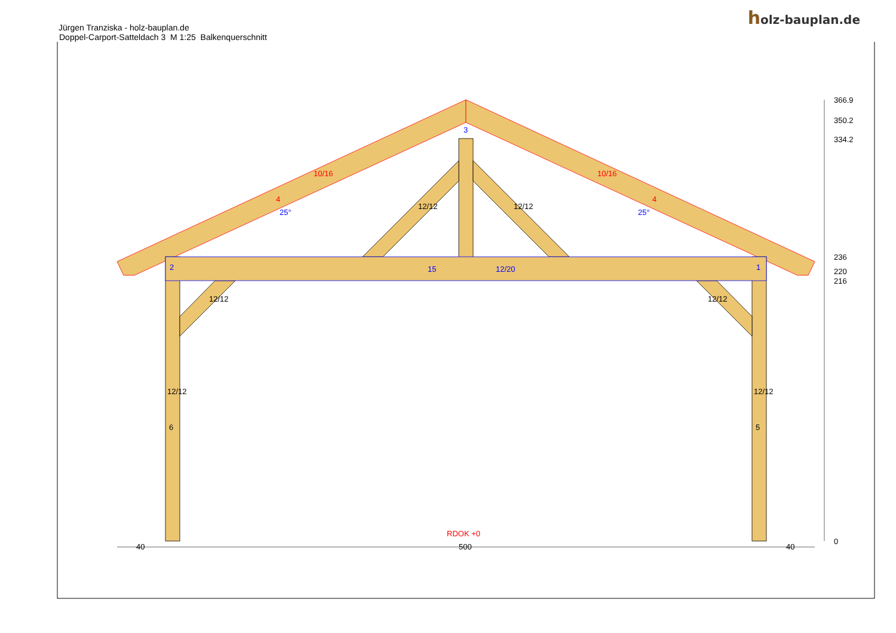holz-bauplan.de
Jürgen Tranziska - holz-bauplan.de
Doppel-Carport-Satteldach 3 M 1:25 Balkenquerschnitt
15
12/20
3
2
1
10/16
10/16
4
4
25°
25°
12/12
12/12
12/12
12/12
12/12
12/12
6
5
RDOK +0
40
500
40
366.9
350.2
334.2
236
220
216
0